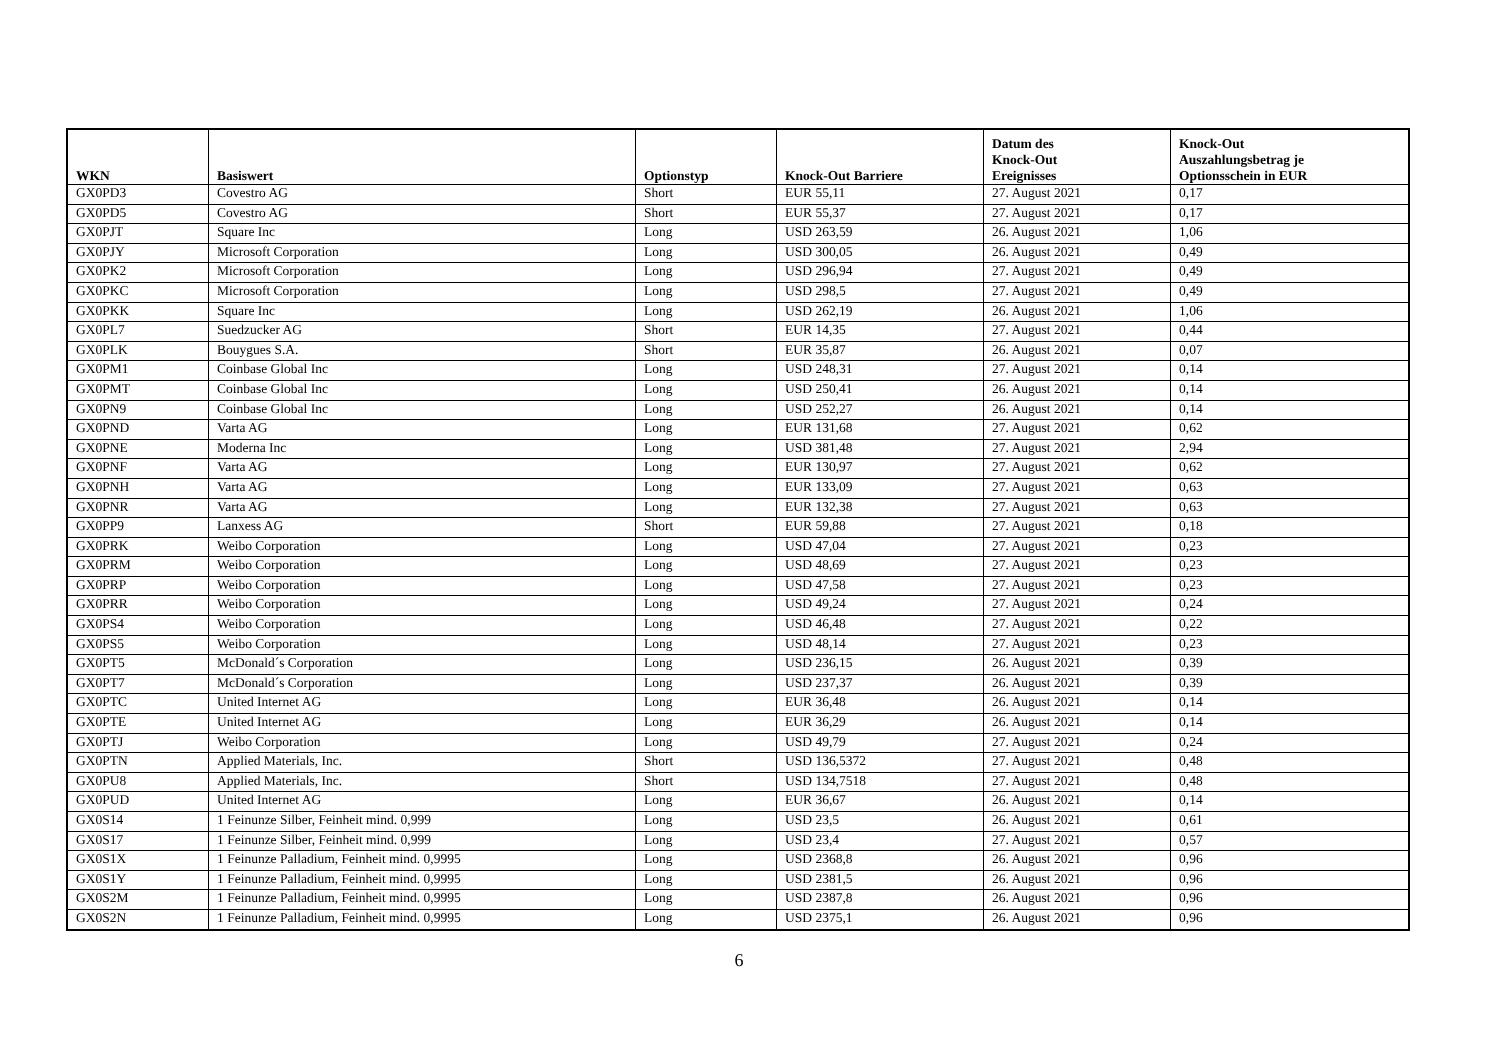| WKN | Basiswert | Optionstyp | Knock-Out Barriere | Datum des Knock-Out Ereignisses | Knock-Out Auszahlungsbetrag je Optionsschein in EUR |
| --- | --- | --- | --- | --- | --- |
| GX0PD3 | Covestro AG | Short | EUR 55,11 | 27. August 2021 | 0,17 |
| GX0PD5 | Covestro AG | Short | EUR 55,37 | 27. August 2021 | 0,17 |
| GX0PJT | Square Inc | Long | USD 263,59 | 26. August 2021 | 1,06 |
| GX0PJY | Microsoft Corporation | Long | USD 300,05 | 26. August 2021 | 0,49 |
| GX0PK2 | Microsoft Corporation | Long | USD 296,94 | 27. August 2021 | 0,49 |
| GX0PKC | Microsoft Corporation | Long | USD 298,5 | 27. August 2021 | 0,49 |
| GX0PKK | Square Inc | Long | USD 262,19 | 26. August 2021 | 1,06 |
| GX0PL7 | Suedzucker AG | Short | EUR 14,35 | 27. August 2021 | 0,44 |
| GX0PLK | Bouygues S.A. | Short | EUR 35,87 | 26. August 2021 | 0,07 |
| GX0PM1 | Coinbase Global Inc | Long | USD 248,31 | 27. August 2021 | 0,14 |
| GX0PMT | Coinbase Global Inc | Long | USD 250,41 | 26. August 2021 | 0,14 |
| GX0PN9 | Coinbase Global Inc | Long | USD 252,27 | 26. August 2021 | 0,14 |
| GX0PND | Varta AG | Long | EUR 131,68 | 27. August 2021 | 0,62 |
| GX0PNE | Moderna Inc | Long | USD 381,48 | 27. August 2021 | 2,94 |
| GX0PNF | Varta AG | Long | EUR 130,97 | 27. August 2021 | 0,62 |
| GX0PNH | Varta AG | Long | EUR 133,09 | 27. August 2021 | 0,63 |
| GX0PNR | Varta AG | Long | EUR 132,38 | 27. August 2021 | 0,63 |
| GX0PP9 | Lanxess AG | Short | EUR 59,88 | 27. August 2021 | 0,18 |
| GX0PRK | Weibo Corporation | Long | USD 47,04 | 27. August 2021 | 0,23 |
| GX0PRM | Weibo Corporation | Long | USD 48,69 | 27. August 2021 | 0,23 |
| GX0PRP | Weibo Corporation | Long | USD 47,58 | 27. August 2021 | 0,23 |
| GX0PRR | Weibo Corporation | Long | USD 49,24 | 27. August 2021 | 0,24 |
| GX0PS4 | Weibo Corporation | Long | USD 46,48 | 27. August 2021 | 0,22 |
| GX0PS5 | Weibo Corporation | Long | USD 48,14 | 27. August 2021 | 0,23 |
| GX0PT5 | McDonald´s Corporation | Long | USD 236,15 | 26. August 2021 | 0,39 |
| GX0PT7 | McDonald´s Corporation | Long | USD 237,37 | 26. August 2021 | 0,39 |
| GX0PTC | United Internet AG | Long | EUR 36,48 | 26. August 2021 | 0,14 |
| GX0PTE | United Internet AG | Long | EUR 36,29 | 26. August 2021 | 0,14 |
| GX0PTJ | Weibo Corporation | Long | USD 49,79 | 27. August 2021 | 0,24 |
| GX0PTN | Applied Materials, Inc. | Short | USD 136,5372 | 27. August 2021 | 0,48 |
| GX0PU8 | Applied Materials, Inc. | Short | USD 134,7518 | 27. August 2021 | 0,48 |
| GX0PUD | United Internet AG | Long | EUR 36,67 | 26. August 2021 | 0,14 |
| GX0S14 | 1 Feinunze Silber, Feinheit mind. 0,999 | Long | USD 23,5 | 26. August 2021 | 0,61 |
| GX0S17 | 1 Feinunze Silber, Feinheit mind. 0,999 | Long | USD 23,4 | 27. August 2021 | 0,57 |
| GX0S1X | 1 Feinunze Palladium, Feinheit mind. 0,9995 | Long | USD 2368,8 | 26. August 2021 | 0,96 |
| GX0S1Y | 1 Feinunze Palladium, Feinheit mind. 0,9995 | Long | USD 2381,5 | 26. August 2021 | 0,96 |
| GX0S2M | 1 Feinunze Palladium, Feinheit mind. 0,9995 | Long | USD 2387,8 | 26. August 2021 | 0,96 |
| GX0S2N | 1 Feinunze Palladium, Feinheit mind. 0,9995 | Long | USD 2375,1 | 26. August 2021 | 0,96 |
6